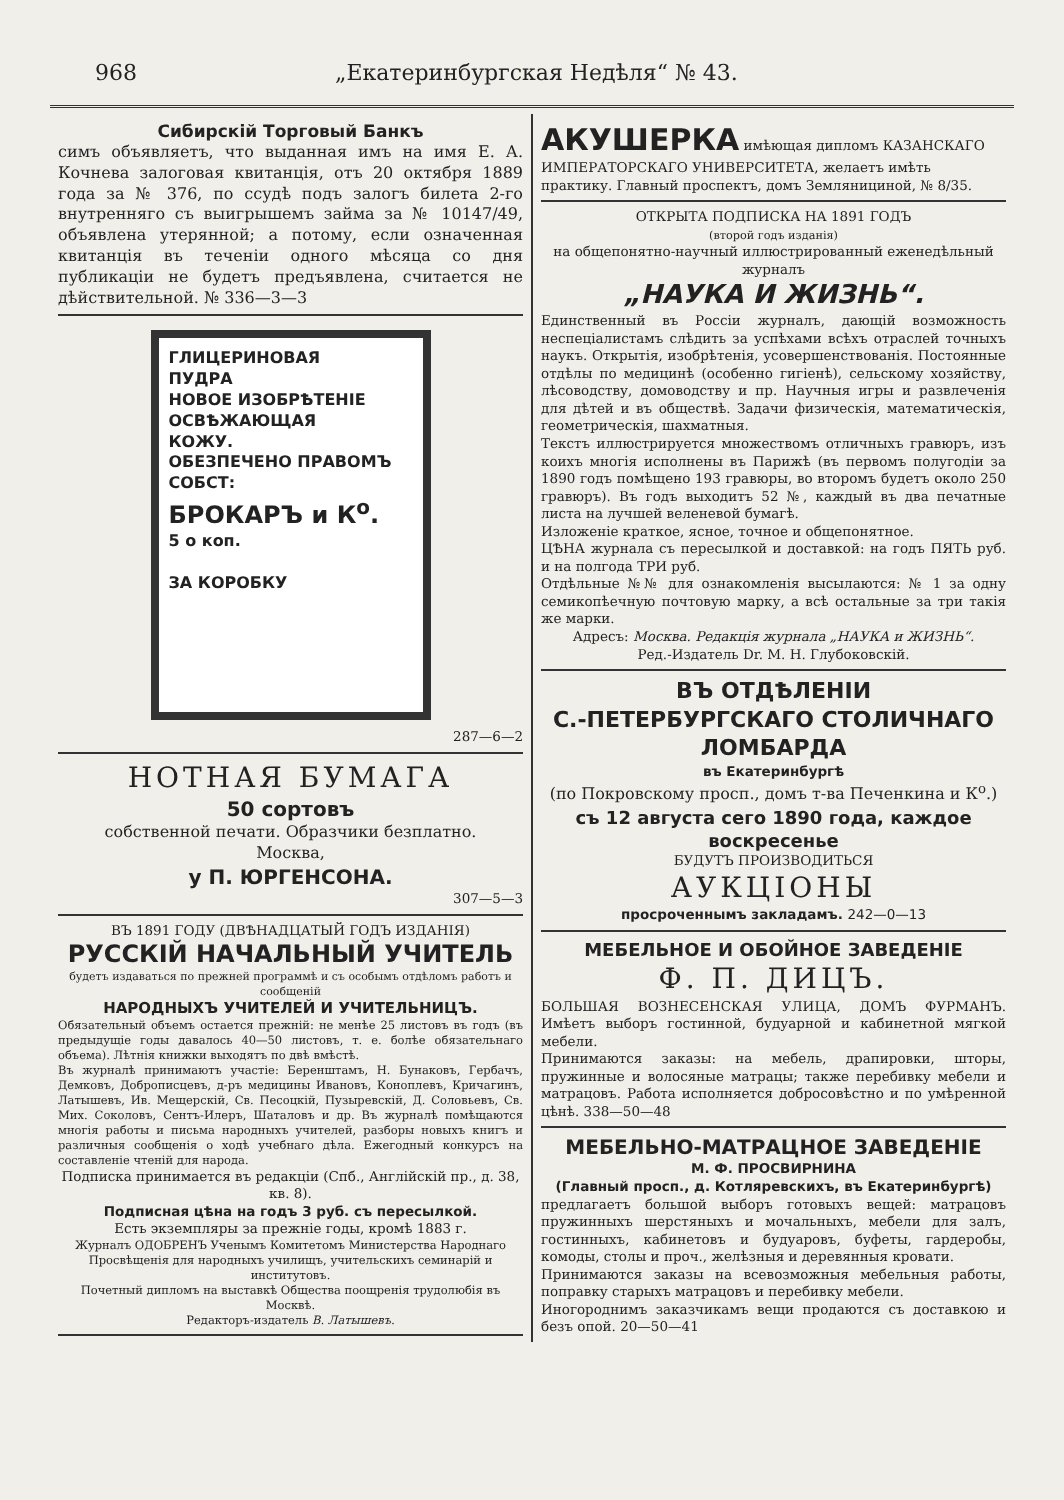968 „Екатеринбургская Недѣля“ № 43.
Сибирскій Торговый Банкъ
симъ объявляетъ, что выданная имъ на имя Е. А. Кочнева залоговая квитанція, отъ 20 октября 1889 года за № 376, по ссудѣ подъ залогъ билета 2-го внутренняго съ выигрышемъ займа за № 10147/49, объявлена утерянной; а потому, если означенная квитанція въ теченіи одного мѣсяца со дня публикаціи не будетъ предъявлена, считается не дѣйствительной. № 336—3—3
ГЛИЦЕРИНОВАЯ
ПУДРА
НОВОЕ ИЗОБРѢТЕНІЕ
ОСВѢЖАЮЩАЯ
КОЖУ.
ОБЕЗПЕЧЕНО ПРАВОМЪ СОБСТ:
БРОКАРЪ и К<sup>о</sup>.
5 о коп.
ЗА КОРОБКУ
287—6—2
НОТНАЯ БУМАГА
50 сортовъ
собственной печати. Образчики безплатно.
Москва,
у П. ЮРГЕНСОНА.
307—5—3
ВЪ 1891 ГОДУ (ДВѢНАДЦАТЫЙ ГОДЪ ИЗДАНІЯ)
РУССКІЙ НАЧАЛЬНЫЙ УЧИТЕЛЬ
будетъ издаваться по прежней программѣ и съ особымъ отдѣломъ работъ и сообщеній
НАРОДНЫХЪ УЧИТЕЛЕЙ И УЧИТЕЛЬНИЦЪ.
Обязательный объемъ остается прежній: не менѣе 25 листовъ въ годъ (въ предыдущіе годы давалось 40—50 листовъ, т. е. болѣе обязательнаго объема). Лѣтнія книжки выходятъ по двѣ вмѣстѣ.
Въ журналѣ принимаютъ участіе: Беренштамъ, Н. Бунаковъ, Гербачъ, Демковъ, Доброписцевъ, д-ръ медицины Ивановъ, Коноплевъ, Кричагинъ, Латышевъ, Ив. Мещерскій, Св. Песоцкій, Пузыревскій, Д. Соловьевъ, Св. Мих. Соколовъ, Сентъ-Илеръ, Шаталовъ и др. Въ журналѣ помѣщаются многія работы и письма народныхъ учителей, разборы новыхъ книгъ и различныя сообщенія о ходѣ учебнаго дѣла. Ежегодный конкурсъ на составленіе чтеній для народа.
Подписка принимается въ редакціи (Спб., Англійскій пр., д. 38, кв. 8).
Подписная цѣна на годъ 3 руб. съ пересылкой.
Есть экземпляры за прежніе годы, кромѣ 1883 г.
Журналъ ОДОБРЕНЪ Ученымъ Комитетомъ Министерства Народнаго Просвѣщенія для народныхъ училищъ, учительскихъ семинарій и институтовъ.
Почетный дипломъ на выставкѣ Общества поощренія трудолюбія въ Москвѣ.
Редакторъ-издатель В. Латышевъ.
АКУШЕРКА имѣющая дипломъ КАЗАНСКАГО ИМПЕРАТОРСКАГО УНИВЕРСИТЕТА, желаетъ имѣть практику. Главный проспектъ, домъ Землянициной, № 8/35.
ОТКРЫТА ПОДПИСКА НА 1891 ГОДЪ
(второй годъ изданія)
на общепонятно-научный иллюстрированный еженедѣльный журналъ
„НАУКА И ЖИЗНЬ“.
Единственный въ Россіи журналъ, дающій возможность неспеціалистамъ слѣдить за успѣхами всѣхъ отраслей точныхъ наукъ. Открытія, изобрѣтенія, усовершенствованія. Постоянные отдѣлы по медицинѣ (особенно гигіенѣ), сельскому хозяйству, лѣсоводству, домоводству и пр. Научныя игры и развлеченія для дѣтей и въ обществѣ. Задачи физическія, математическія, геометрическія, шахматныя.
Текстъ иллюстрируется множествомъ отличныхъ гравюръ, изъ коихъ многія исполнены въ Парижѣ (въ первомъ полугодіи за 1890 годъ помѣщено 193 гравюры, во второмъ будетъ около 250 гравюръ). Въ годъ выходитъ 52 №, каждый въ два печатные листа на лучшей веленевой бумагѣ.
Изложеніе краткое, ясное, точное и общепонятное.
ЦѢНА журнала съ пересылкой и доставкой: на годъ ПЯТЬ руб. и на полгода ТРИ руб.
Отдѣльные №№ для ознакомленія высылаются: № 1 за одну семикопѣечную почтовую марку, а всѣ остальные за три такія же марки.
Адресъ: Москва. Редакція журнала „НАУКА и ЖИЗНЬ“.
Ред.-Издатель Dr. М. Н. Глубоковскій.
ВЪ ОТДѢЛЕНІИ
С.-ПЕТЕРБУРГСКАГО СТОЛИЧНАГО ЛОМБАРДА
въ Екатеринбургѣ
(по Покровскому просп., домъ т-ва Печенкина и К<sup>о</sup>.)
съ 12 августа сего 1890 года, каждое воскресенье
БУДУТЪ ПРОИЗВОДИТЬСЯ
АУКЦІОНЫ
просроченнымъ закладамъ. 242—0—13
МЕБЕЛЬНОЕ И ОБОЙНОЕ ЗАВЕДЕНІЕ
Ф. П. ДИЦЪ.
БОЛЬШАЯ ВОЗНЕСЕНСКАЯ УЛИЦА, ДОМЪ ФУРМАНЪ. Имѣетъ выборъ гостинной, будуарной и кабинетной мягкой мебели.
Принимаются заказы: на мебель, драпировки, шторы, пружинные и волосяные матрацы; также перебивку мебели и матрацовъ. Работа исполняется добросовѣстно и по умѣренной цѣнѣ. 338—50—48
МЕБЕЛЬНО-МАТРАЦНОЕ ЗАВЕДЕНІЕ
М. Ф. ПРОСВИРНИНА
(Главный просп., д. Котляревскихъ, въ Екатеринбургѣ)
предлагаетъ большой выборъ готовыхъ вещей: матрацовъ пружинныхъ шерстяныхъ и мочальныхъ, мебели для залъ, гостинныхъ, кабинетовъ и будуаровъ, буфеты, гардеробы, комоды, столы и проч., желѣзныя и деревянныя кровати.
Принимаются заказы на всевозможныя мебельныя работы, поправку старыхъ матрацовъ и перебивку мебели.
Иногороднимъ заказчикамъ вещи продаются съ доставкою и безъ опой. 20—50—41